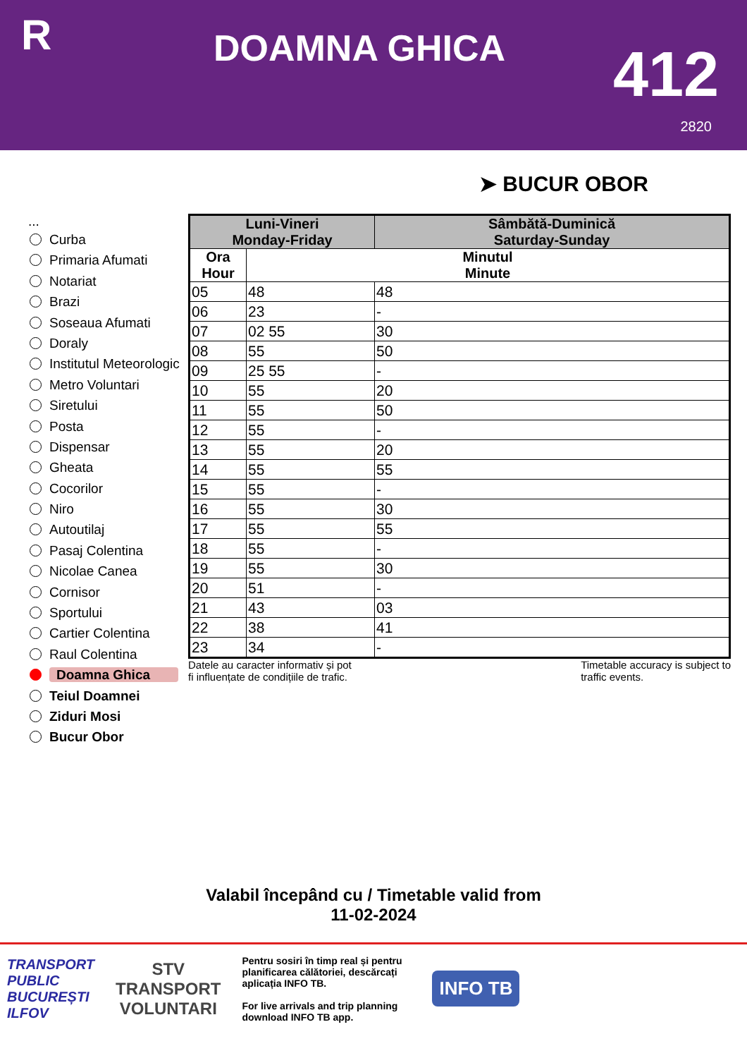R
DOAMNA GHICA
412
2820
➤ BUCUR OBOR
...
Curba
Primaria Afumati
Notariat
Brazi
Soseaua Afumati
Doraly
Institutul Meteorologic
Metro Voluntari
Siretului
Posta
Dispensar
Gheata
Cocorilor
Niro
Autoutilaj
Pasaj Colentina
Nicolae Canea
Cornisor
Sportului
Cartier Colentina
Raul Colentina
Doamna Ghica
Teiul Doamnei
Ziduri Mosi
Bucur Obor
| Luni-Vineri Monday-Friday | | Sâmbătă-Duminică Saturday-Sunday |
| --- | --- | --- |
| Ora Hour | Minutul Minute | |
| 05 | 48 | 48 |
| 06 | 23 | - |
| 07 | 02 55 | 30 |
| 08 | 55 | 50 |
| 09 | 25 55 | - |
| 10 | 55 | 20 |
| 11 | 55 | 50 |
| 12 | 55 | - |
| 13 | 55 | 20 |
| 14 | 55 | 55 |
| 15 | 55 | - |
| 16 | 55 | 30 |
| 17 | 55 | 55 |
| 18 | 55 | - |
| 19 | 55 | 30 |
| 20 | 51 | - |
| 21 | 43 | 03 |
| 22 | 38 | 41 |
| 23 | 34 | - |
Datele au caracter informativ și pot
fi influențate de condițiile de trafic. Timetable accuracy is subject to
traffic events.
Valabil începând cu / Timetable valid from
11-02-2024
TRANSPORT
PUBLIC
BUCUREȘTI
ILFOV
STV
TRANSPORT
VOLUNTARI
Pentru sosiri în timp real și pentru planificarea călătoriei, descărcați aplicația INFO TB.
For live arrivals and trip planning download INFO TB app.
INFO TB